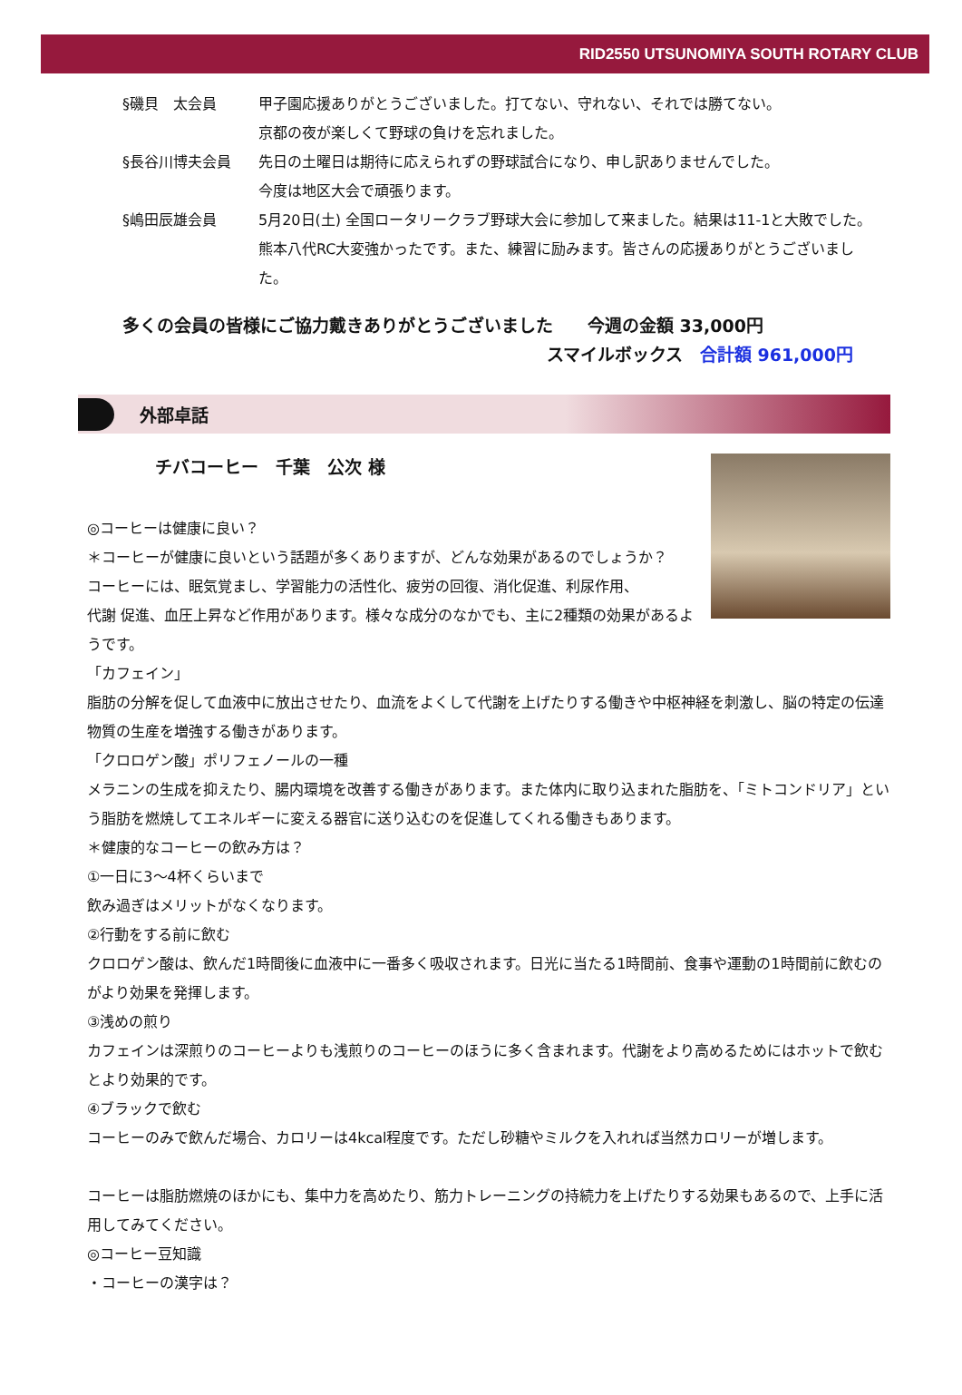RID2550 UTSUNOMIYA SOUTH ROTARY CLUB
§磯貝　太会員 甲子園応援ありがとうございました。打てない、守れない、それでは勝てない。
京都の夜が楽しくて野球の負けを忘れました。
§長谷川博夫会員 先日の土曜日は期待に応えられずの野球試合になり、申し訳ありませんでした。
今度は地区大会で頑張ります。
§嶋田辰雄会員 5月20日(土) 全国ロータリークラブ野球大会に参加して来ました。結果は11-1と大敗でした。熊本八代RC大変強かったです。また、練習に励みます。皆さんの応援ありがとうございました。
多くの会員の皆様にご協力戴きありがとうございました　　今週の金額 33,000円
スマイルボックス　合計額 961,000円
外部卓話
チバコーヒー　千葉　公次 様
◎コーヒーは健康に良い？
＊コーヒーが健康に良いという話題が多くありますが、どんな効果があるのでしょうか？
コーヒーには、眠気覚まし、学習能力の活性化、疲労の回復、消化促進、利尿作用、
代謝 促進、血圧上昇など作用があります。様々な成分のなかでも、主に2種類の効果があるようです。
「カフェイン」
脂肪の分解を促して血液中に放出させたり、血流をよくして代謝を上げたりする働きや中枢神経を刺激し、脳の特定の伝達物質の生産を増強する働きがあります。
「クロロゲン酸」ポリフェノールの一種
メラニンの生成を抑えたり、腸内環境を改善する働きがあります。また体内に取り込まれた脂肪を、「ミトコンドリア」という脂肪を燃焼してエネルギーに変える器官に送り込むのを促進してくれる働きもあります。
＊健康的なコーヒーの飲み方は？
①一日に3～4杯くらいまで
飲み過ぎはメリットがなくなります。
②行動をする前に飲む
クロロゲン酸は、飲んだ1時間後に血液中に一番多く吸収されます。日光に当たる1時間前、食事や運動の1時間前に飲むのがより効果を発揮します。
③浅めの煎り
カフェインは深煎りのコーヒーよりも浅煎りのコーヒーのほうに多く含まれます。代謝をより高めるためにはホットで飲むとより効果的です。
④ブラックで飲む
コーヒーのみで飲んだ場合、カロリーは4kcal程度です。ただし砂糖やミルクを入れれば当然カロリーが増します。
コーヒーは脂肪燃焼のほかにも、集中力を高めたり、筋力トレーニングの持続力を上げたりする効果もあるので、上手に活用してみてください。
◎コーヒー豆知識
・コーヒーの漢字は？